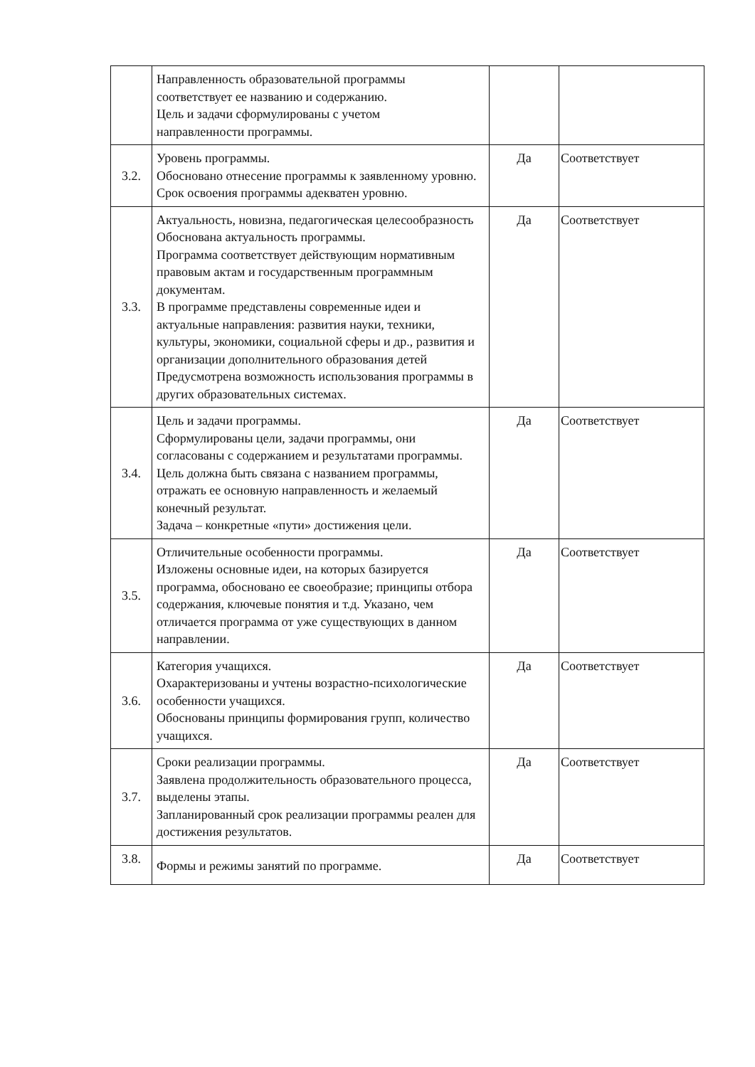| | Направленность образовательной программы соответствует ее названию и содержанию. Цель и задачи сформулированы с учетом направленности программы. | | |
| 3.2. | Уровень программы. Обосновано отнесение программы к заявленному уровню. Срок освоения программы адекватен уровню. | Да | Соответствует |
| 3.3. | Актуальность, новизна, педагогическая целесообразность Обоснована актуальность программы. Программа соответствует действующим нормативным правовым актам и государственным программным документам. В программе представлены современные идеи и актуальные направления: развития науки, техники, культуры, экономики, социальной сферы и др., развития и организации дополнительного образования детей Предусмотрена возможность использования программы в других образовательных системах. | Да | Соответствует |
| 3.4. | Цель и задачи программы. Сформулированы цели, задачи программы, они согласованы с содержанием и результатами программы. Цель должна быть связана с названием программы, отражать ее основную направленность и желаемый конечный результат. Задача – конкретные «пути» достижения цели. | Да | Соответствует |
| 3.5. | Отличительные особенности программы. Изложены основные идеи, на которых базируется программа, обосновано ее своеобразие; принципы отбора содержания, ключевые понятия и т.д. Указано, чем отличается программа от уже существующих в данном направлении. | Да | Соответствует |
| 3.6. | Категория учащихся. Охарактеризованы и учтены возрастно-психологические особенности учащихся. Обоснованы принципы формирования групп, количество учащихся. | Да | Соответствует |
| 3.7. | Сроки реализации программы. Заявлена продолжительность образовательного процесса, выделены этапы. Запланированный срок реализации программы реален для достижения результатов. | Да | Соответствует |
| 3.8. | Формы и режимы занятий по программе. | Да | Соответствует |